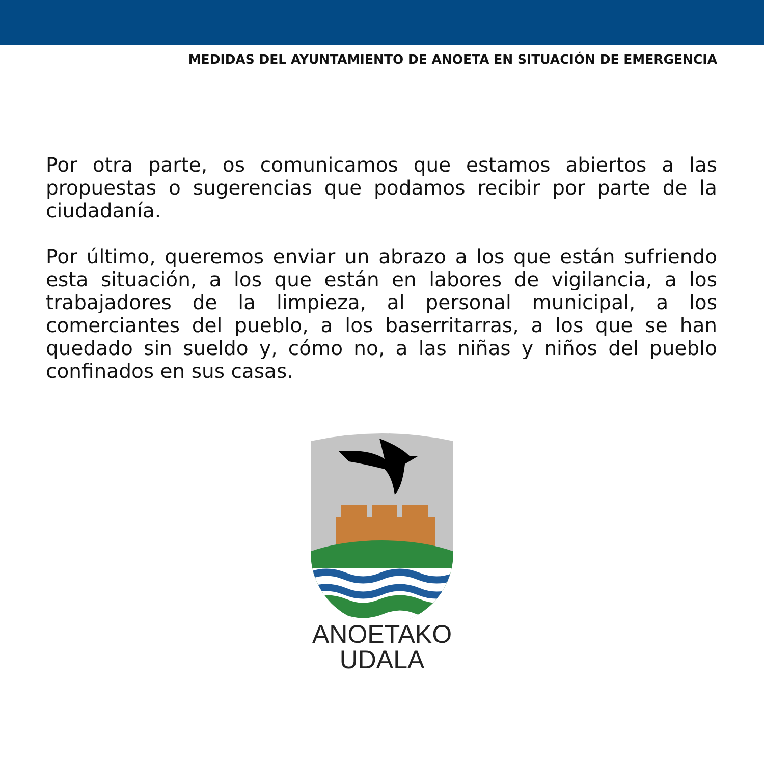MEDIDAS DEL AYUNTAMIENTO DE ANOETA EN SITUACIÓN DE EMERGENCIA
Por otra parte, os comunicamos que estamos abiertos a las propuestas o sugerencias que podamos recibir por parte de la ciudadanía.
Por último, queremos enviar un abrazo a los que están sufriendo esta situación, a los que están en labores de vigilancia, a los trabajadores de la limpieza, al personal municipal, a los comerciantes del pueblo, a los baserritarras, a los que se han quedado sin sueldo y, cómo no, a las niñas y niños del pueblo confinados en sus casas.
ANOETAKO
UDALA